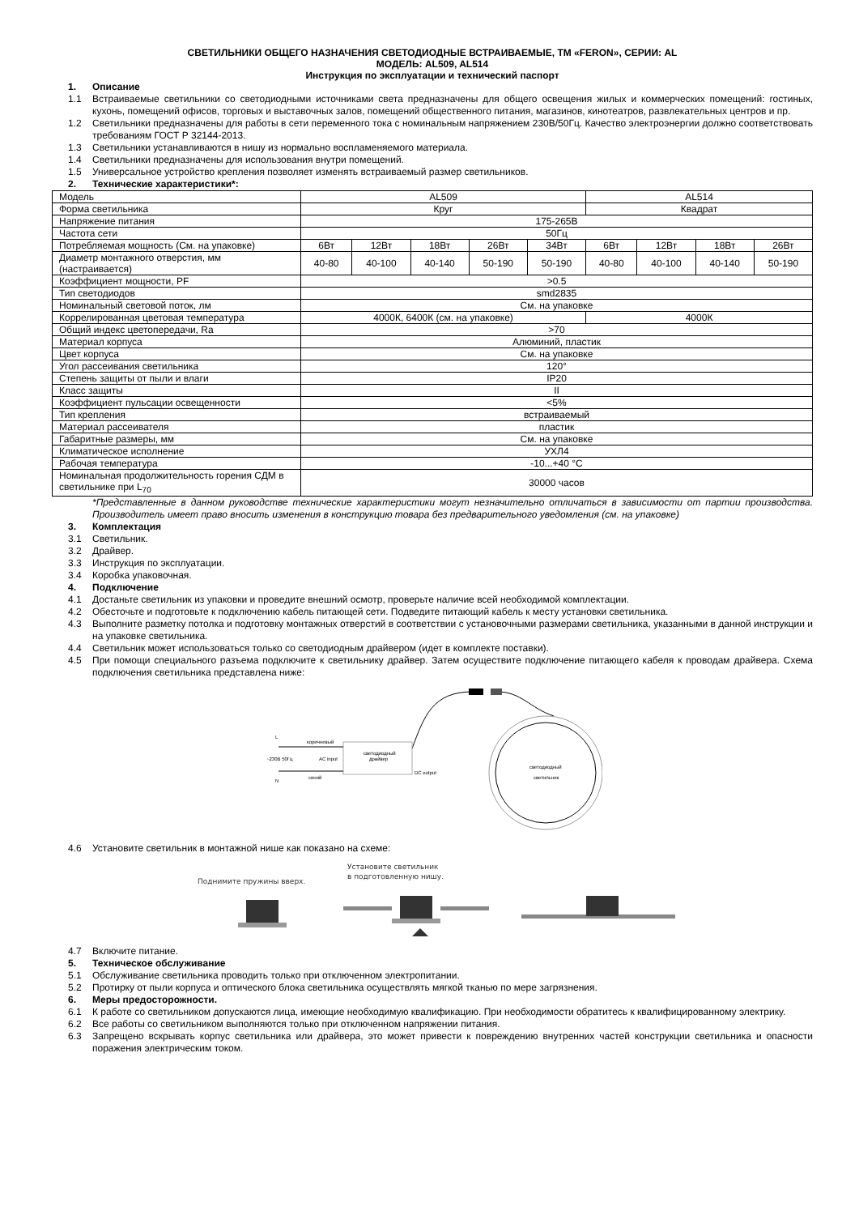СВЕТИЛЬНИКИ ОБЩЕГО НАЗНАЧЕНИЯ СВЕТОДИОДНЫЕ ВСТРАИВАЕМЫЕ, ТМ «FERON», СЕРИИ: AL
МОДЕЛЬ: AL509, AL514
Инструкция по эксплуатации и технический паспорт
1. Описание
1.1 Встраиваемые светильники со светодиодными источниками света предназначены для общего освещения жилых и коммерческих помещений: гостиных, кухонь, помещений офисов, торговых и выставочных залов, помещений общественного питания, магазинов, кинотеатров, развлекательных центров и пр.
1.2 Светильники предназначены для работы в сети переменного тока с номинальным напряжением 230В/50Гц. Качество электроэнергии должно соответствовать требованиям ГОСТ Р 32144-2013.
1.3 Светильники устанавливаются в нишу из нормально воспламеняемого материала.
1.4 Светильники предназначены для использования внутри помещений.
1.5 Универсальное устройство крепления позволяет изменять встраиваемый размер светильников.
2. Технические характеристики*:
| Модель | AL509 | | | | | AL514 | | | |
| Форма светильника | Круг | | | | | Квадрат | | | |
| Напряжение питания | 175-265В | | | | | | | | |
| Частота сети | 50Гц | | | | | | | | |
| Потребляемая мощность (См. на упаковке) | 6Вт | 12Вт | 18Вт | 26Вт | 34Вт | 6Вт | 12Вт | 18Вт | 26Вт |
| Диаметр монтажного отверстия, мм (настраивается) | 40-80 | 40-100 | 40-140 | 50-190 | 50-190 | 40-80 | 40-100 | 40-140 | 50-190 |
| Коэффициент мощности, PF | >0.5 | | | | | | | | |
| Тип светодиодов | smd2835 | | | | | | | | |
| Номинальный световой поток, лм | См. на упаковке | | | | | | | | |
| Коррелированная цветовая температура | 4000К, 6400К (см. на упаковке) | | | | | 4000К | | | |
| Общий индекс цветопередачи, Ra | >70 | | | | | | | | |
| Материал корпуса | Алюминий, пластик | | | | | | | | |
| Цвет корпуса | См. на упаковке | | | | | | | | |
| Угол рассеивания светильника | 120° | | | | | | | | |
| Степень защиты от пыли и влаги | IP20 | | | | | | | | |
| Класс защиты | II | | | | | | | | |
| Коэффициент пульсации освещенности | <5% | | | | | | | | |
| Тип крепления | встраиваемый | | | | | | | | |
| Материал рассеивателя | пластик | | | | | | | | |
| Габаритные размеры, мм | См. на упаковке | | | | | | | | |
| Климатическое исполнение | УХЛ4 | | | | | | | | |
| Рабочая температура | -10...+40 °С | | | | | | | | |
| Номинальная продолжительность горения СДМ в светильнике при L<sub>70</sub> | 30000 часов | | | | | | | | |
*Представленные в данном руководстве технические характеристики могут незначительно отличаться в зависимости от партии производства. Производитель имеет право вносить изменения в конструкцию товара без предварительного уведомления (см. на упаковке)
3. Комплектация
3.1 Светильник.
3.2 Драйвер.
3.3 Инструкция по эксплуатации.
3.4 Коробка упаковочная.
4. Подключение
4.1 Достаньте светильник из упаковки и проведите внешний осмотр, проверьте наличие всей необходимой комплектации.
4.2 Обесточьте и подготовьте к подключению кабель питающей сети. Подведите питающий кабель к месту установки светильника.
4.3 Выполните разметку потолка и подготовку монтажных отверстий в соответствии с установочными размерами светильника, указанными в данной инструкции и на упаковке светильника.
4.4 Светильник может использоваться только со светодиодным драйвером (идет в комплекте поставки).
4.5 При помощи специального разъема подключите к светильнику драйвер. Затем осуществите подключение питающего кабеля к проводам драйвера. Схема подключения светильника представлена ниже:
светодиодный
драйвер
коричневый
синий
~230В 50Гц
AC input
DC output
L
N
светодиодный
светильник
4.6 Установите светильник в монтажной нише как показано на схеме:
Поднимите пружины вверх.
Установите светильник
в подготовленную нишу.
4.7 Включите питание.
5. Техническое обслуживание
5.1 Обслуживание светильника проводить только при отключенном электропитании.
5.2 Протирку от пыли корпуса и оптического блока светильника осуществлять мягкой тканью по мере загрязнения.
6. Меры предосторожности.
6.1 К работе со светильником допускаются лица, имеющие необходимую квалификацию. При необходимости обратитесь к квалифицированному электрику.
6.2 Все работы со светильником выполняются только при отключенном напряжении питания.
6.3 Запрещено вскрывать корпус светильника или драйвера, это может привести к повреждению внутренних частей конструкции светильника и опасности поражения электрическим током.